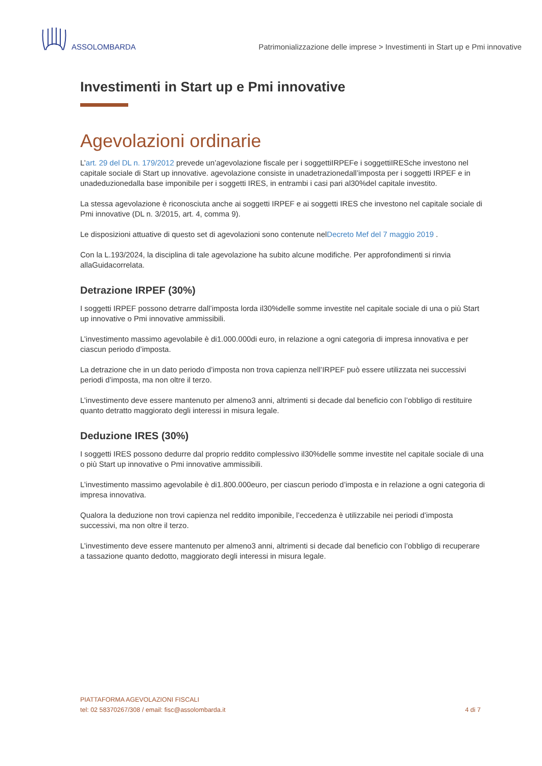ASSOLOMBARDA
Patrimonializzazione delle imprese > Investimenti in Start up e Pmi innovative
Investimenti in Start up e Pmi innovative
Agevolazioni ordinarie
L’art. 29 del DL n. 179/2012 prevede un’agevolazione fiscale per i soggettiIRPEFe i soggettiIRESche investono nel capitale sociale di Start up innovative. agevolazione consiste in unadetrazionedall’imposta per i soggetti IRPEF e in unadeduzionedalla base imponibile per i soggetti IRES, in entrambi i casi pari al30%del capitale investito.
La stessa agevolazione è riconosciuta anche ai soggetti IRPEF e ai soggetti IRES che investono nel capitale sociale di Pmi innovative (DL n. 3/2015, art. 4, comma 9).
Le disposizioni attuative di questo set di agevolazioni sono contenute nelDecreto Mef del 7 maggio 2019 .
Con la L.193/2024, la disciplina di tale agevolazione ha subito alcune modifiche. Per approfondimenti si rinvia allaGuidacorrelata.
Detrazione IRPEF (30%)
I soggetti IRPEF possono detrarre dall’imposta lorda il30%delle somme investite nel capitale sociale di una o più Start up innovative o Pmi innovative ammissibili.
L’investimento massimo agevolabile è di1.000.000di euro, in relazione a ogni categoria di impresa innovativa e per ciascun periodo d’imposta.
La detrazione che in un dato periodo d’imposta non trova capienza nell’IRPEF può essere utilizzata nei successivi periodi d’imposta, ma non oltre il terzo.
L’investimento deve essere mantenuto per almeno3 anni, altrimenti si decade dal beneficio con l’obbligo di restituire quanto detratto maggiorato degli interessi in misura legale.
Deduzione IRES (30%)
I soggetti IRES possono dedurre dal proprio reddito complessivo il30%delle somme investite nel capitale sociale di una o più Start up innovative o Pmi innovative ammissibili.
L’investimento massimo agevolabile è di1.800.000euro, per ciascun periodo d’imposta e in relazione a ogni categoria di impresa innovativa.
Qualora la deduzione non trovi capienza nel reddito imponibile, l’eccedenza è utilizzabile nei periodi d’imposta successivi, ma non oltre il terzo.
L’investimento deve essere mantenuto per almeno3 anni, altrimenti si decade dal beneficio con l’obbligo di recuperare a tassazione quanto dedotto, maggiorato degli interessi in misura legale.
PIATTAFORMA AGEVOLAZIONI FISCALI
tel: 02 58370267/308 / email: fisc@assolombarda.it
4 di 7